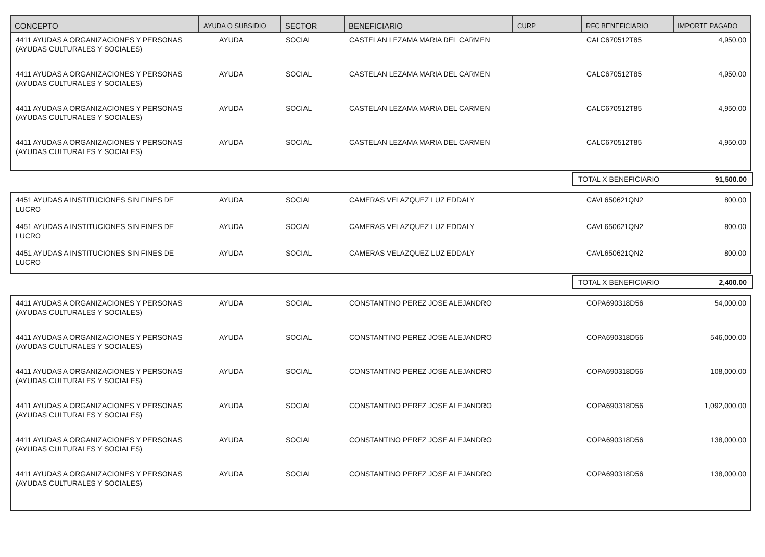| CONCEPTO | AYUDA O SUBSIDIO | SECTOR | BENEFICIARIO | CURP | RFC BENEFICIARIO | IMPORTE PAGADO |
| --- | --- | --- | --- | --- | --- | --- |
| 4411 AYUDAS A ORGANIZACIONES Y PERSONAS (AYUDAS CULTURALES Y SOCIALES) | AYUDA | SOCIAL | CASTELAN LEZAMA MARIA DEL CARMEN | | CALC670512T85 | 4,950.00 |
| 4411 AYUDAS A ORGANIZACIONES Y PERSONAS (AYUDAS CULTURALES Y SOCIALES) | AYUDA | SOCIAL | CASTELAN LEZAMA MARIA DEL CARMEN | | CALC670512T85 | 4,950.00 |
| 4411 AYUDAS A ORGANIZACIONES Y PERSONAS (AYUDAS CULTURALES Y SOCIALES) | AYUDA | SOCIAL | CASTELAN LEZAMA MARIA DEL CARMEN | | CALC670512T85 | 4,950.00 |
| 4411 AYUDAS A ORGANIZACIONES Y PERSONAS (AYUDAS CULTURALES Y SOCIALES) | AYUDA | SOCIAL | CASTELAN LEZAMA MARIA DEL CARMEN | | CALC670512T85 | 4,950.00 |
TOTAL X BENEFICIARIO 91,500.00
| 4451 AYUDAS A INSTITUCIONES SIN FINES DE LUCRO | AYUDA | SOCIAL | CAMERAS VELAZQUEZ LUZ EDDALY | | CAVL650621QN2 | 800.00 |
| 4451 AYUDAS A INSTITUCIONES SIN FINES DE LUCRO | AYUDA | SOCIAL | CAMERAS VELAZQUEZ LUZ EDDALY | | CAVL650621QN2 | 800.00 |
| 4451 AYUDAS A INSTITUCIONES SIN FINES DE LUCRO | AYUDA | SOCIAL | CAMERAS VELAZQUEZ LUZ EDDALY | | CAVL650621QN2 | 800.00 |
TOTAL X BENEFICIARIO 2,400.00
| 4411 AYUDAS A ORGANIZACIONES Y PERSONAS (AYUDAS CULTURALES Y SOCIALES) | AYUDA | SOCIAL | CONSTANTINO PEREZ JOSE ALEJANDRO | | COPA690318D56 | 54,000.00 |
| 4411 AYUDAS A ORGANIZACIONES Y PERSONAS (AYUDAS CULTURALES Y SOCIALES) | AYUDA | SOCIAL | CONSTANTINO PEREZ JOSE ALEJANDRO | | COPA690318D56 | 546,000.00 |
| 4411 AYUDAS A ORGANIZACIONES Y PERSONAS (AYUDAS CULTURALES Y SOCIALES) | AYUDA | SOCIAL | CONSTANTINO PEREZ JOSE ALEJANDRO | | COPA690318D56 | 108,000.00 |
| 4411 AYUDAS A ORGANIZACIONES Y PERSONAS (AYUDAS CULTURALES Y SOCIALES) | AYUDA | SOCIAL | CONSTANTINO PEREZ JOSE ALEJANDRO | | COPA690318D56 | 1,092,000.00 |
| 4411 AYUDAS A ORGANIZACIONES Y PERSONAS (AYUDAS CULTURALES Y SOCIALES) | AYUDA | SOCIAL | CONSTANTINO PEREZ JOSE ALEJANDRO | | COPA690318D56 | 138,000.00 |
| 4411 AYUDAS A ORGANIZACIONES Y PERSONAS (AYUDAS CULTURALES Y SOCIALES) | AYUDA | SOCIAL | CONSTANTINO PEREZ JOSE ALEJANDRO | | COPA690318D56 | 138,000.00 |